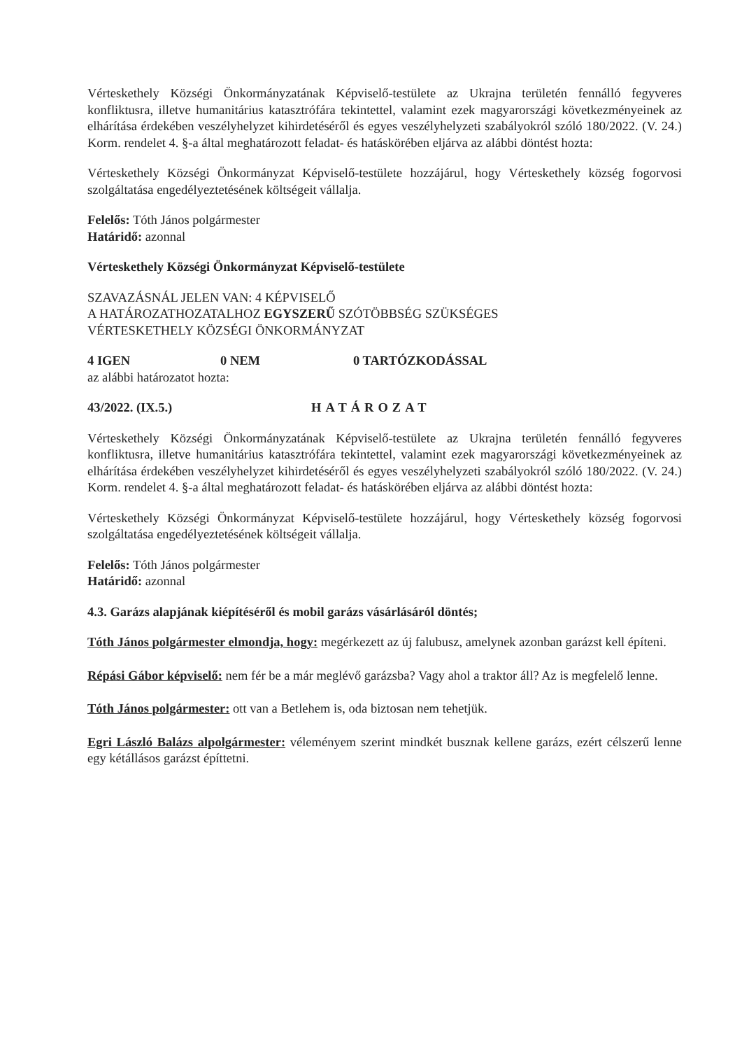Vérteskethely Községi Önkormányzatának Képviselő-testülete az Ukrajna területén fennálló fegyveres konfliktusra, illetve humanitárius katasztrófára tekintettel, valamint ezek magyarországi következményeinek az elhárítása érdekében veszélyhelyzet kihirdetéséről és egyes veszélyhelyzeti szabályokról szóló 180/2022. (V. 24.) Korm. rendelet 4. §-a által meghatározott feladat- és hatáskörében eljárva az alábbi döntést hozta:
Vérteskethely Községi Önkormányzat Képviselő-testülete hozzájárul, hogy Vérteskethely község fogorvosi szolgáltatása engedélyeztetésének költségeit vállalja.
Felelős: Tóth János polgármester
Határidő: azonnal
Vérteskethely Községi Önkormányzat Képviselő-testülete
SZAVAZÁSNÁL JELEN VAN: 4 KÉPVISELŐ
A HATÁROZATHOZATALHOZ EGYSZERŰ SZÓTÖBBSÉG SZÜKSÉGES
VÉRTESKETHELY KÖZSÉGI ÖNKORMÁNYZAT
4 IGEN 0 NEM 0 TARTÓZKODÁSSAL
az alábbi határozatot hozta:
43/2022. (IX.5.) HATÁROZAT
Vérteskethely Községi Önkormányzatának Képviselő-testülete az Ukrajna területén fennálló fegyveres konfliktusra, illetve humanitárius katasztrófára tekintettel, valamint ezek magyarországi következményeinek az elhárítása érdekében veszélyhelyzet kihirdetéséről és egyes veszélyhelyzeti szabályokról szóló 180/2022. (V. 24.) Korm. rendelet 4. §-a által meghatározott feladat- és hatáskörében eljárva az alábbi döntést hozta:
Vérteskethely Községi Önkormányzat Képviselő-testülete hozzájárul, hogy Vérteskethely község fogorvosi szolgáltatása engedélyeztetésének költségeit vállalja.
Felelős: Tóth János polgármester
Határidő: azonnal
4.3. Garázs alapjának kiépítéséről és mobil garázs vásárlásáról döntés;
Tóth János polgármester elmondja, hogy: megérkezett az új falubusz, amelynek azonban garázst kell építeni.
Répási Gábor képviselő: nem fér be a már meglévő garázsba? Vagy ahol a traktor áll? Az is megfelelő lenne.
Tóth János polgármester: ott van a Betlehem is, oda biztosan nem tehetjük.
Egri László Balázs alpolgármester: véleményem szerint mindkét busznak kellene garázs, ezért célszerű lenne egy kétállásos garázst építtetni.